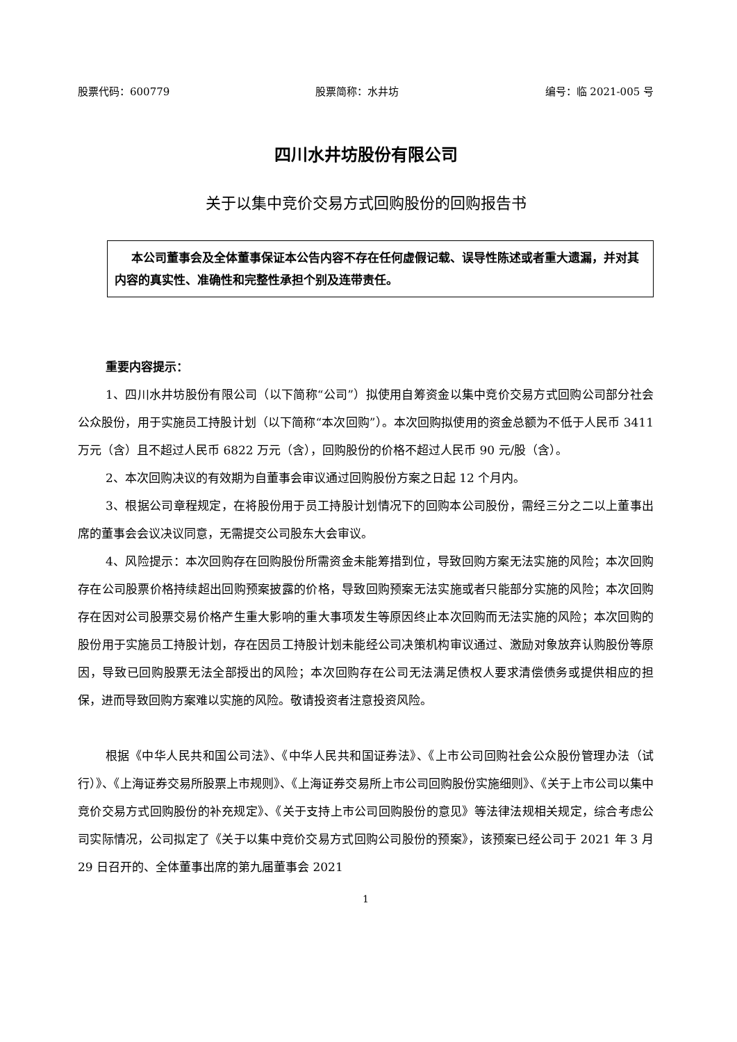股票代码：600779 股票简称：水井坊 编号：临 2021-005 号
四川水井坊股份有限公司
关于以集中竞价交易方式回购股份的回购报告书
本公司董事会及全体董事保证本公告内容不存在任何虚假记载、误导性陈述或者重大遗漏，并对其内容的真实性、准确性和完整性承担个别及连带责任。
重要内容提示：
1、四川水井坊股份有限公司（以下简称“公司”）拟使用自筹资金以集中竞价交易方式回购公司部分社会公众股份，用于实施员工持股计划（以下简称“本次回购”）。本次回购拟使用的资金总额为不低于人民币 3411 万元（含）且不超过人民币 6822 万元（含），回购股份的价格不超过人民币 90 元/股（含）。
2、本次回购决议的有效期为自董事会审议通过回购股份方案之日起 12 个月内。
3、根据公司章程规定，在将股份用于员工持股计划情况下的回购本公司股份，需经三分之二以上董事出席的董事会会议决议同意，无需提交公司股东大会审议。
4、风险提示：本次回购存在回购股份所需资金未能筹措到位，导致回购方案无法实施的风险；本次回购存在公司股票价格持续超出回购预案披露的价格，导致回购预案无法实施或者只能部分实施的风险；本次回购存在因对公司股票交易价格产生重大影响的重大事项发生等原因终止本次回购而无法实施的风险；本次回购的股份用于实施员工持股计划，存在因员工持股计划未能经公司决策机构审议通过、激励对象放弃认购股份等原因，导致已回购股票无法全部授出的风险；本次回购存在公司无法满足债权人要求清偿债务或提供相应的担保，进而导致回购方案难以实施的风险。敬请投资者注意投资风险。
根据《中华人民共和国公司法》、《中华人民共和国证券法》、《上市公司回购社会公众股份管理办法（试行）》、《上海证券交易所股票上市规则》、《上海证券交易所上市公司回购股份实施细则》、《关于上市公司以集中竞价交易方式回购股份的补充规定》、《关于支持上市公司回购股份的意见》等法律法规相关规定，综合考虑公司实际情况，公司拟定了《关于以集中竞价交易方式回购公司股份的预案》，该预案已经公司于 2021 年 3 月 29 日召开的、全体董事出席的第九届董事会 2021
1